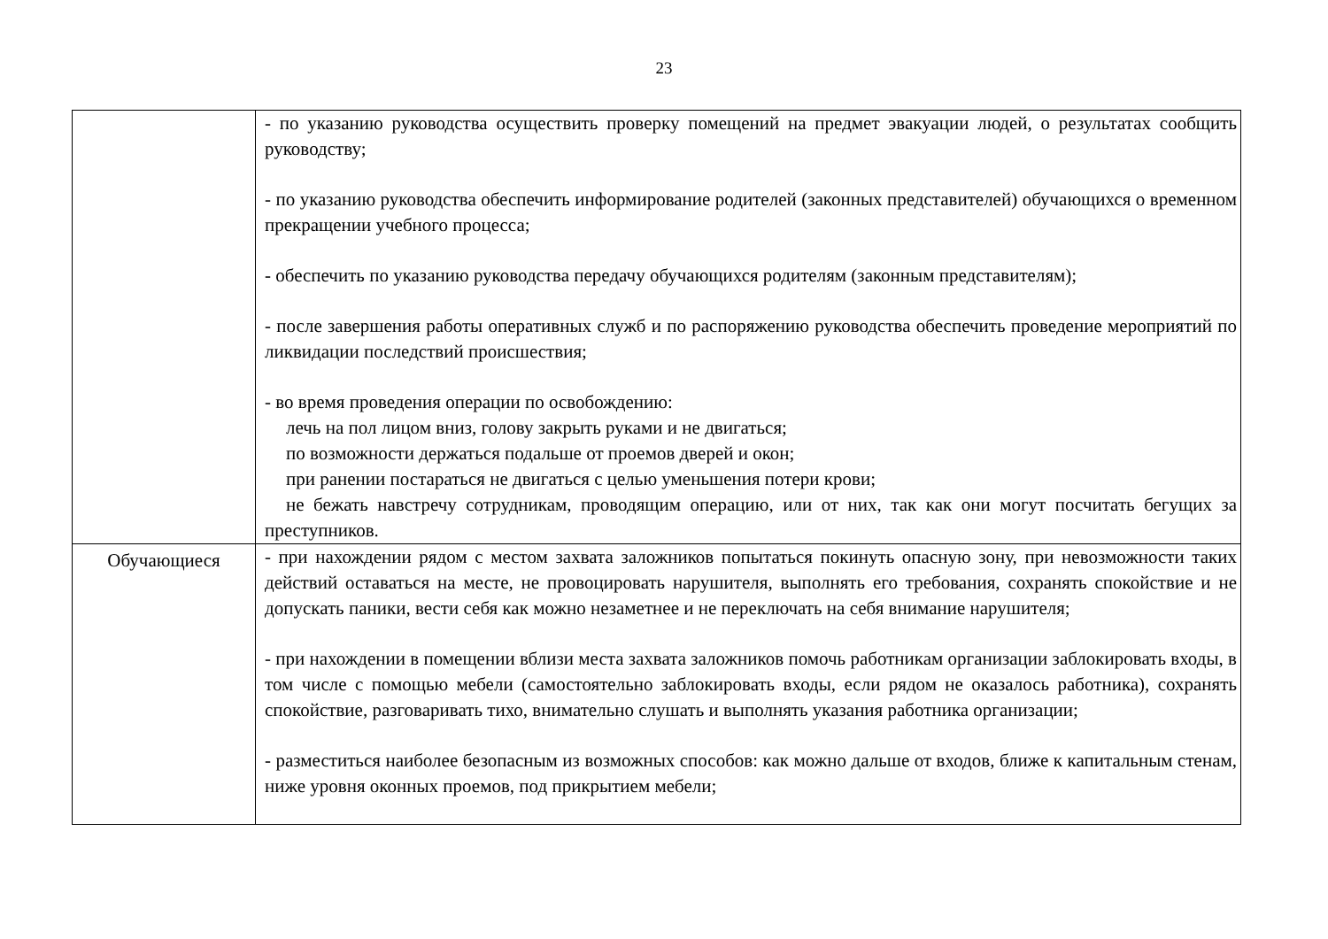23
| | - по указанию руководства осуществить проверку помещений на предмет эвакуации людей, о результатах сообщить руководству; - по указанию руководства обеспечить информирование родителей (законных представителей) обучающихся о временном прекращении учебного процесса; - обеспечить по указанию руководства передачу обучающихся родителям (законным представителям); - после завершения работы оперативных служб и по распоряжению руководства обеспечить проведение мероприятий по ликвидации последствий происшествия; - во время проведения операции по освобождению: лечь на пол лицом вниз, голову закрыть руками и не двигаться; по возможности держаться подальше от проемов дверей и окон; при ранении постараться не двигаться с целью уменьшения потери крови; не бежать навстречу сотрудникам, проводящим операцию, или от них, так как они могут посчитать бегущих за преступников. |
| Обучающиеся | - при нахождении рядом с местом захвата заложников попытаться покинуть опасную зону, при невозможности таких действий оставаться на месте, не провоцировать нарушителя, выполнять его требования, сохранять спокойствие и не допускать паники, вести себя как можно незаметнее и не переключать на себя внимание нарушителя; - при нахождении в помещении вблизи места захвата заложников помочь работникам организации заблокировать входы, в том числе с помощью мебели (самостоятельно заблокировать входы, если рядом не оказалось работника), сохранять спокойствие, разговаривать тихо, внимательно слушать и выполнять указания работника организации; - разместиться наиболее безопасным из возможных способов: как можно дальше от входов, ближе к капитальным стенам, ниже уровня оконных проемов, под прикрытием мебели; |